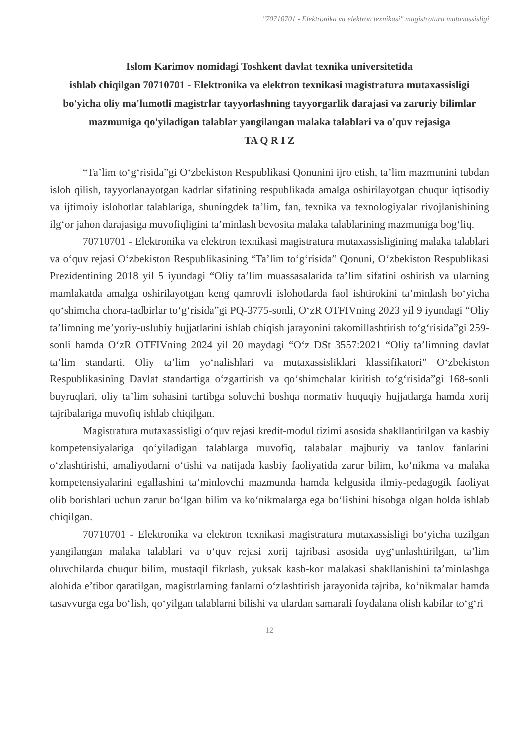"70710701 - Elektronika va elektron texnikasi" magistratura mutaxassisligi
Islom Karimov nomidagi Toshkent davlat texnika universitetida
ishlab chiqilgan 70710701 - Elektronika va elektron texnikasi magistratura mutaxassisligi bo'yicha oliy ma'lumotli magistrlar tayyorlashning tayyorgarlik darajasi va zaruriy bilimlar mazmuniga qo'yiladigan talablar yangilangan malaka talablari va o'quv rejasiga
TA Q R I Z
“Ta’lim to‘g‘risida”gi O‘zbekiston Respublikasi Qonunini ijro etish, ta’lim mazmunini tubdan isloh qilish, tayyorlanayotgan kadrlar sifatining respublikada amalga oshirilayotgan chuqur iqtisodiy va ijtimoiy islohotlar talablariga, shuningdek ta’lim, fan, texnika va texnologiyalar rivojlanishining ilg‘or jahon darajasiga muvofiqligini ta’minlash bevosita malaka talablarining mazmuniga bog‘liq.
70710701 - Elektronika va elektron texnikasi magistratura mutaxassisligining malaka talablari va o‘quv rejasi O‘zbekiston Respublikasining “Ta’lim to‘g‘risida” Qonuni, O‘zbekiston Respublikasi Prezidentining 2018 yil 5 iyundagi “Oliy ta’lim muassasalarida ta’lim sifatini oshirish va ularning mamlakatda amalga oshirilayotgan keng qamrovli islohotlarda faol ishtirokini ta’minlash bo‘yicha qo‘shimcha chora-tadbirlar to‘g‘risida”gi PQ-3775-sonli, O‘zR OTFIVning 2023 yil 9 iyundagi “Oliy ta’limning me’yoriy-uslubiy hujjatlarini ishlab chiqish jarayonini takomillashtirish to‘g‘risida”gi 259-sonli hamda O‘zR OTFIVning 2024 yil 20 maydagi “O‘z DSt 3557:2021 “Oliy ta’limning davlat ta’lim standarti. Oliy ta’lim yo‘nalishlari va mutaxassisliklari klassifikatori” O‘zbekiston Respublikasining Davlat standartiga o‘zgartirish va qo‘shimchalar kiritish to‘g‘risida”gi 168-sonli buyruqlari, oliy ta’lim sohasini tartibga soluvchi boshqa normativ huquqiy hujjatlarga hamda xorij tajribalariga muvofiq ishlab chiqilgan.
Magistratura mutaxassisligi o‘quv rejasi kredit-modul tizimi asosida shakllantirilgan va kasbiy kompetensiyalariga qo‘yiladigan talablarga muvofiq, talabalar majburiy va tanlov fanlarini o‘zlashtirishi, amaliyotlarni o‘tishi va natijada kasbiy faoliyatida zarur bilim, ko‘nikma va malaka kompetensiyalarini egallashini ta’minlovchi mazmunda hamda kelgusida ilmiy-pedagogik faoliyat olib borishlari uchun zarur bo‘lgan bilim va ko‘nikmalarga ega bo‘lishini hisobga olgan holda ishlab chiqilgan.
70710701 - Elektronika va elektron texnikasi magistratura mutaxassisligi bo‘yicha tuzilgan yangilangan malaka talablari va o‘quv rejasi xorij tajribasi asosida uyg‘unlashtirilgan, ta’lim oluvchilarda chuqur bilim, mustaqil fikrlash, yuksak kasb-kor malakasi shakllanishini ta’minlashga alohida e’tibor qaratilgan, magistrlarning fanlarni o‘zlashtirish jarayonida tajriba, ko‘nikmalar hamda tasavvurga ega bo‘lish, qo‘yilgan talablarni bilishi va ulardan samarali foydalana olish kabilar to‘g‘ri
12